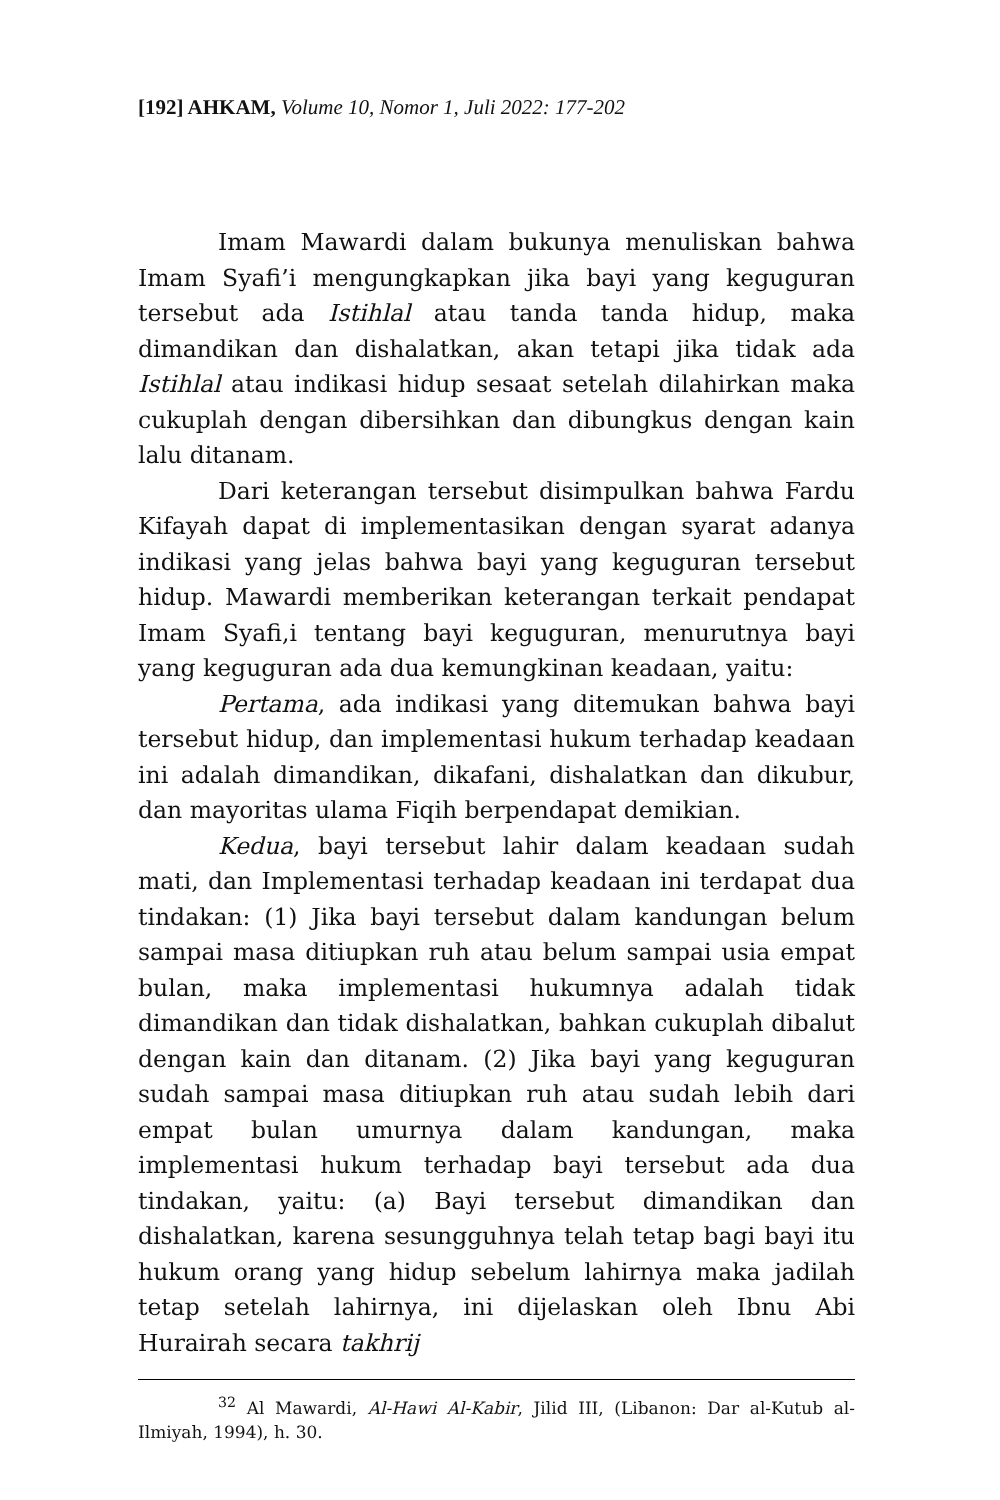[192] AHKAM, Volume 10, Nomor 1, Juli 2022: 177-202
Imam Mawardi dalam bukunya menuliskan bahwa Imam Syafi’i mengungkapkan jika bayi yang keguguran tersebut ada Istihlal atau tanda tanda hidup, maka dimandikan dan dishalatkan, akan tetapi jika tidak ada Istihlal atau indikasi hidup sesaat setelah dilahirkan maka cukuplah dengan dibersihkan dan dibungkus dengan kain lalu ditanam.
Dari keterangan tersebut disimpulkan bahwa Fardu Kifayah dapat di implementasikan dengan syarat adanya indikasi yang jelas bahwa bayi yang keguguran tersebut hidup. Mawardi memberikan keterangan terkait pendapat Imam Syafi,i tentang bayi keguguran, menurutnya bayi yang keguguran ada dua kemungkinan keadaan, yaitu:
Pertama, ada indikasi yang ditemukan bahwa bayi tersebut hidup, dan implementasi hukum terhadap keadaan ini adalah dimandikan, dikafani, dishalatkan dan dikubur, dan mayoritas ulama Fiqih berpendapat demikian.
Kedua, bayi tersebut lahir dalam keadaan sudah mati, dan Implementasi terhadap keadaan ini terdapat dua tindakan: (1) Jika bayi tersebut dalam kandungan belum sampai masa ditiupkan ruh atau belum sampai usia empat bulan, maka implementasi hukumnya adalah tidak dimandikan dan tidak dishalatkan, bahkan cukuplah dibalut dengan kain dan ditanam. (2) Jika bayi yang keguguran sudah sampai masa ditiupkan ruh atau sudah lebih dari empat bulan umurnya dalam kandungan, maka implementasi hukum terhadap bayi tersebut ada dua tindakan, yaitu: (a) Bayi tersebut dimandikan dan dishalatkan, karena sesungguhnya telah tetap bagi bayi itu hukum orang yang hidup sebelum lahirnya maka jadilah tetap setelah lahirnya, ini dijelaskan oleh Ibnu Abi Hurairah secara takhrij
<sup>32</sup> Al Mawardi, Al-Hawi Al-Kabir, Jilid III, (Libanon: Dar al-Kutub al-Ilmiyah, 1994), h. 30.